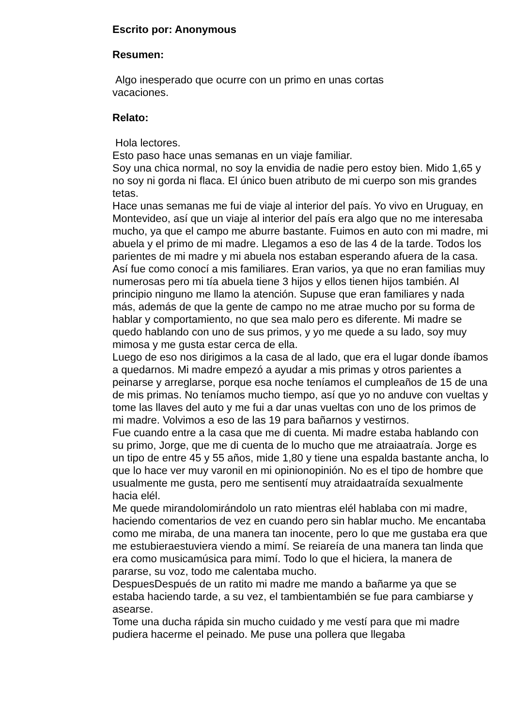Escrito por: Anonymous
Resumen:
Algo inesperado que ocurre con un primo en unas cortas
vacaciones.
Relato:
Hola lectores.
Esto paso hace unas semanas en un viaje familiar.
Soy una chica normal, no soy la envidia de nadie pero estoy bien. Mido 1,65 y no soy ni gorda ni flaca. El único buen atributo de mi cuerpo son mis grandes tetas.
Hace unas semanas me fui de viaje al interior del país. Yo vivo en Uruguay, en Montevideo, así que un viaje al interior del país era algo que no me interesaba mucho, ya que el campo me aburre bastante. Fuimos en auto con mi madre, mi abuela y el primo de mi madre. Llegamos a eso de las 4 de la tarde. Todos los parientes de mi madre y mi abuela nos estaban esperando afuera de la casa. Así fue como conocí a mis familiares. Eran varios, ya que no eran familias muy numerosas pero mi tía abuela tiene 3 hijos y ellos tienen hijos también. Al principio ninguno me llamo la atención. Supuse que eran familiares y nada más, además de que la gente de campo no me atrae mucho por su forma de hablar y comportamiento, no que sea malo pero es diferente. Mi madre se quedo hablando con uno de sus primos, y yo me quede a su lado, soy muy mimosa y me gusta estar cerca de ella.
Luego de eso nos dirigimos a la casa de al lado, que era el lugar donde íbamos a quedarnos. Mi madre empezó a ayudar a mis primas y otros parientes a peinarse y arreglarse, porque esa noche teníamos el cumpleaños de 15 de una de mis primas. No teníamos mucho tiempo, así que yo no anduve con vueltas y tome las llaves del auto y me fui a dar unas vueltas con uno de los primos de mi madre. Volvimos a eso de las 19 para bañarnos y vestirnos.
Fue cuando entre a la casa que me di cuenta. Mi madre estaba hablando con su primo, Jorge, que me di cuenta de lo mucho que me atraiaatraía. Jorge es un tipo de entre 45 y 55 años, mide 1,80 y tiene una espalda bastante ancha, lo que lo hace ver muy varonil en mi opinionopinión. No es el tipo de hombre que usualmente me gusta, pero me sentisentí muy atraidaatraída sexualmente hacia elél.
Me quede mirandolomirándolo un rato mientras elél hablaba con mi madre, haciendo comentarios de vez en cuando pero sin hablar mucho. Me encantaba como me miraba, de una manera tan inocente, pero lo que me gustaba era que me estubieraestuviera viendo a mimí. Se reiareía de una manera tan linda que era como musicamúsica para mimí. Todo lo que el hiciera, la manera de pararse, su voz, todo me calentaba mucho.
DespuesDespués de un ratito mi madre me mando a bañarme ya que se estaba haciendo tarde, a su vez, el tambientambién se fue para cambiarse y asearse.
Tome una ducha rápida sin mucho cuidado y me vestí para que mi madre pudiera hacerme el peinado. Me puse una pollera que llegaba